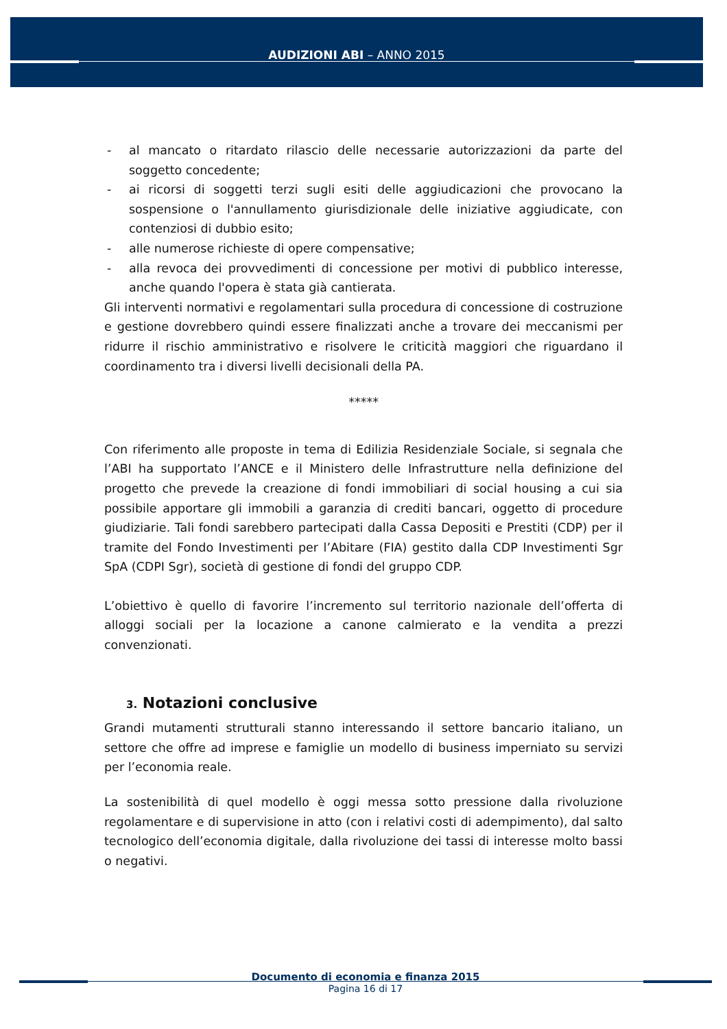AUDIZIONI ABI – ANNO 2015
- al mancato o ritardato rilascio delle necessarie autorizzazioni da parte del soggetto concedente;
- ai ricorsi di soggetti terzi sugli esiti delle aggiudicazioni che provocano la sospensione o l'annullamento giurisdizionale delle iniziative aggiudicate, con contenziosi di dubbio esito;
- alle numerose richieste di opere compensative;
- alla revoca dei provvedimenti di concessione per motivi di pubblico interesse, anche quando l'opera è stata già cantierata.
Gli interventi normativi e regolamentari sulla procedura di concessione di costruzione e gestione dovrebbero quindi essere finalizzati anche a trovare dei meccanismi per ridurre il rischio amministrativo e risolvere le criticità maggiori che riguardano il coordinamento tra i diversi livelli decisionali della PA.
*****
Con riferimento alle proposte in tema di Edilizia Residenziale Sociale, si segnala che l’ABI ha supportato l’ANCE e il Ministero delle Infrastrutture nella definizione del progetto che prevede la creazione di fondi immobiliari di social housing a cui sia possibile apportare gli immobili a garanzia di crediti bancari, oggetto di procedure giudiziarie. Tali fondi sarebbero partecipati dalla Cassa Depositi e Prestiti (CDP) per il tramite del Fondo Investimenti per l’Abitare (FIA) gestito dalla CDP Investimenti Sgr SpA (CDPI Sgr), società di gestione di fondi del gruppo CDP.
L’obiettivo è quello di favorire l’incremento sul territorio nazionale dell’offerta di alloggi sociali per la locazione a canone calmierato e la vendita a prezzi convenzionati.
3. Notazioni conclusive
Grandi mutamenti strutturali stanno interessando il settore bancario italiano, un settore che offre ad imprese e famiglie un modello di business imperniato su servizi per l’economia reale.
La sostenibilità di quel modello è oggi messa sotto pressione dalla rivoluzione regolamentare e di supervisione in atto (con i relativi costi di adempimento), dal salto tecnologico dell’economia digitale, dalla rivoluzione dei tassi di interesse molto bassi o negativi.
Documento di economia e finanza 2015
Pagina 16 di 17